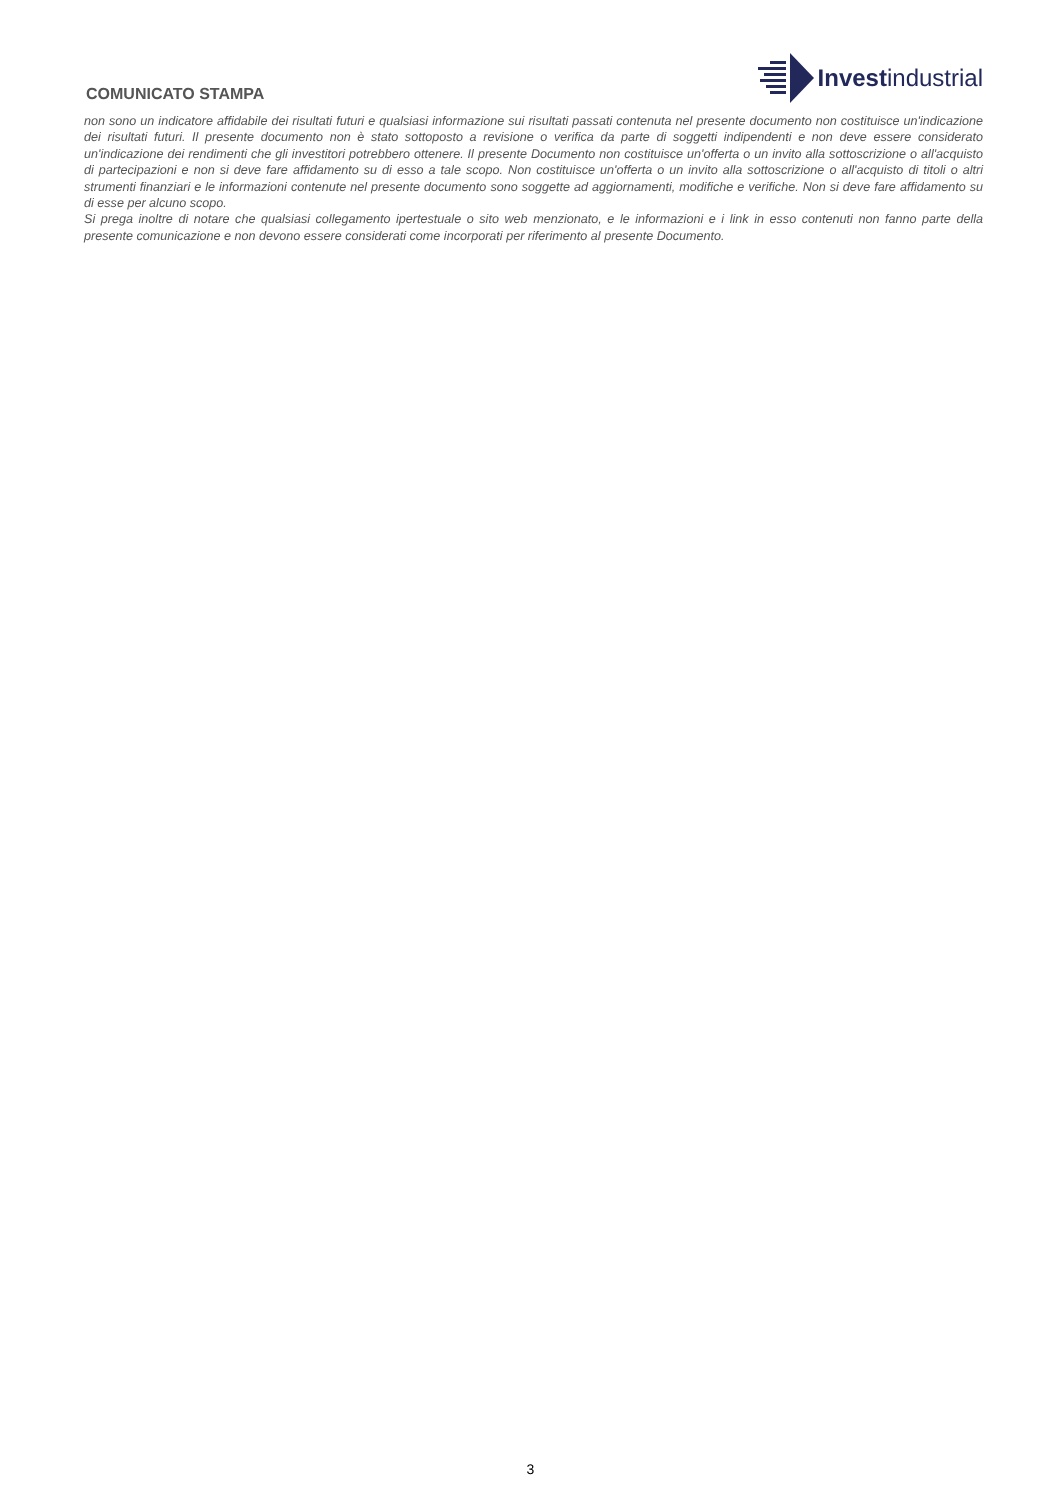COMUNICATO STAMPA
Investindustrial
non sono un indicatore affidabile dei risultati futuri e qualsiasi informazione sui risultati passati contenuta nel presente documento non costituisce un'indicazione dei risultati futuri. Il presente documento non è stato sottoposto a revisione o verifica da parte di soggetti indipendenti e non deve essere considerato un'indicazione dei rendimenti che gli investitori potrebbero ottenere. Il presente Documento non costituisce un'offerta o un invito alla sottoscrizione o all'acquisto di partecipazioni e non si deve fare affidamento su di esso a tale scopo. Non costituisce un'offerta o un invito alla sottoscrizione o all'acquisto di titoli o altri strumenti finanziari e le informazioni contenute nel presente documento sono soggette ad aggiornamenti, modifiche e verifiche. Non si deve fare affidamento su di esse per alcuno scopo.
Si prega inoltre di notare che qualsiasi collegamento ipertestuale o sito web menzionato, e le informazioni e i link in esso contenuti non fanno parte della presente comunicazione e non devono essere considerati come incorporati per riferimento al presente Documento.
3